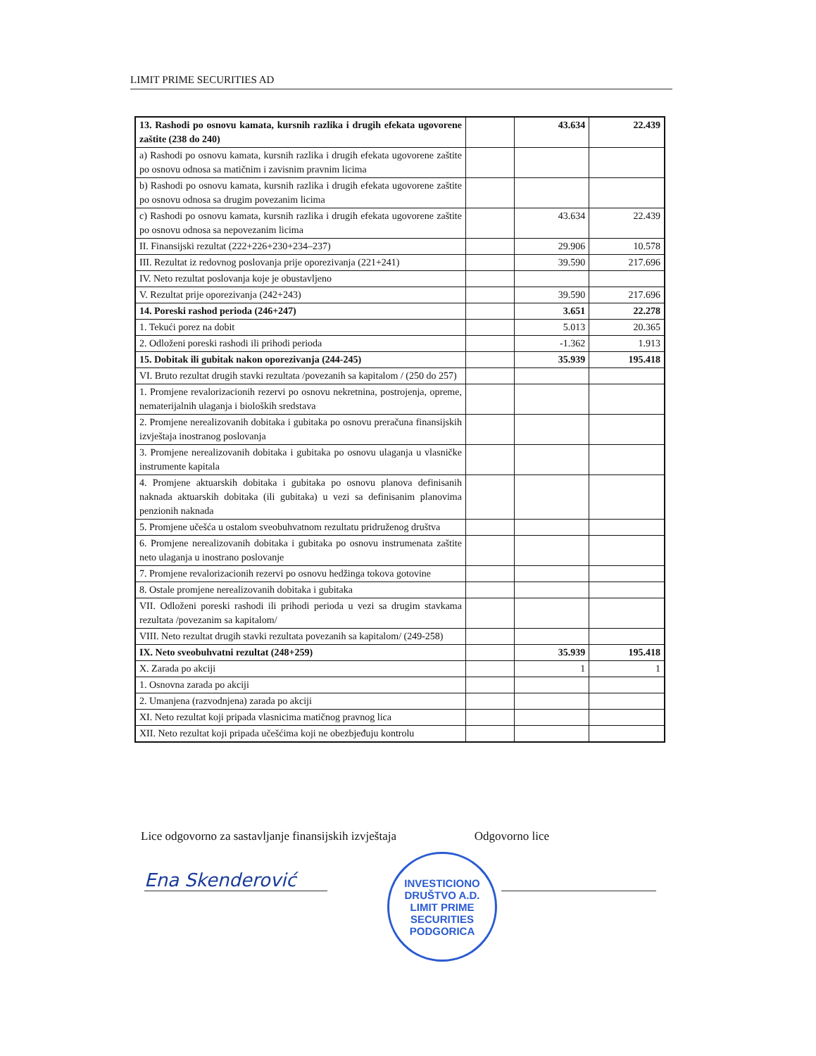LIMIT PRIME SECURITIES AD
| 13. Rashodi po osnovu kamata, kursnih razlika i drugih efekata ugovorene zaštite (238 do 240) | | 43.634 | 22.439 |
| a) Rashodi po osnovu kamata, kursnih razlika i drugih efekata ugovorene zaštite po osnovu odnosa sa matičnim i zavisnim pravnim licima | | | |
| b) Rashodi po osnovu kamata, kursnih razlika i drugih efekata ugovorene zaštite po osnovu odnosa sa drugim povezanim licima | | | |
| c) Rashodi po osnovu kamata, kursnih razlika i drugih efekata ugovorene zaštite po osnovu odnosa sa nepovezanim licima | | 43.634 | 22.439 |
| II. Finansijski rezultat (222+226+230+234–237) | | 29.906 | 10.578 |
| III. Rezultat iz redovnog poslovanja prije oporezivanja (221+241) | | 39.590 | 217.696 |
| IV. Neto rezultat poslovanja koje je obustavljeno | | | |
| V. Rezultat prije oporezivanja (242+243) | | 39.590 | 217.696 |
| 14. Poreski rashod perioda (246+247) | | 3.651 | 22.278 |
| 1. Tekući porez na dobit | | 5.013 | 20.365 |
| 2. Odloženi poreski rashodi ili prihodi perioda | | -1.362 | 1.913 |
| 15. Dobitak ili gubitak nakon oporezivanja (244-245) | | 35.939 | 195.418 |
| VI. Bruto rezultat drugih stavki rezultata /povezanih sa kapitalom / (250 do 257) | | | |
| 1. Promjene revalorizacionih rezervi po osnovu nekretnina, postrojenja, opreme, nematerijalnih ulaganja i bioloških sredstava | | | |
| 2. Promjene nerealizovanih dobitaka i gubitaka po osnovu preračuna finansijskih izvještaja inostranog poslovanja | | | |
| 3. Promjene nerealizovanih dobitaka i gubitaka po osnovu ulaganja u vlasničke instrumente kapitala | | | |
| 4. Promjene aktuarskih dobitaka i gubitaka po osnovu planova definisanih naknada aktuarskih dobitaka (ili gubitaka) u vezi sa definisanim planovima penzionih naknada | | | |
| 5. Promjene učešća u ostalom sveobuhvatnom rezultatu pridruženog društva | | | |
| 6. Promjene nerealizovanih dobitaka i gubitaka po osnovu instrumenata zaštite neto ulaganja u inostrano poslovanje | | | |
| 7. Promjene revalorizacionih rezervi po osnovu hedžinga tokova gotovine | | | |
| 8. Ostale promjene nerealizovanih dobitaka i gubitaka | | | |
| VII. Odloženi poreski rashodi ili prihodi perioda u vezi sa drugim stavkama rezultata /povezanim sa kapitalom/ | | | |
| VIII. Neto rezultat drugih stavki rezultata povezanih sa kapitalom/ (249-258) | | | |
| IX. Neto sveobuhvatni rezultat (248+259) | | 35.939 | 195.418 |
| X. Zarada po akciji | | 1 | 1 |
| 1. Osnovna zarada po akciji | | | |
| 2. Umanjena (razvodnjena) zarada po akciji | | | |
| XI. Neto rezultat koji pripada vlasnicima matičnog pravnog lica | | | |
| XII. Neto rezultat koji pripada učešćima koji ne obezbjeđuju kontrolu | | | |
Lice odgovorno za sastavljanje finansijskih izvještaja Odgovorno lice
Ena Skenderović
INVESTICIONO DRUŠTVO A.D.
LIMIT PRIME
SECURITIES
PODGORICA